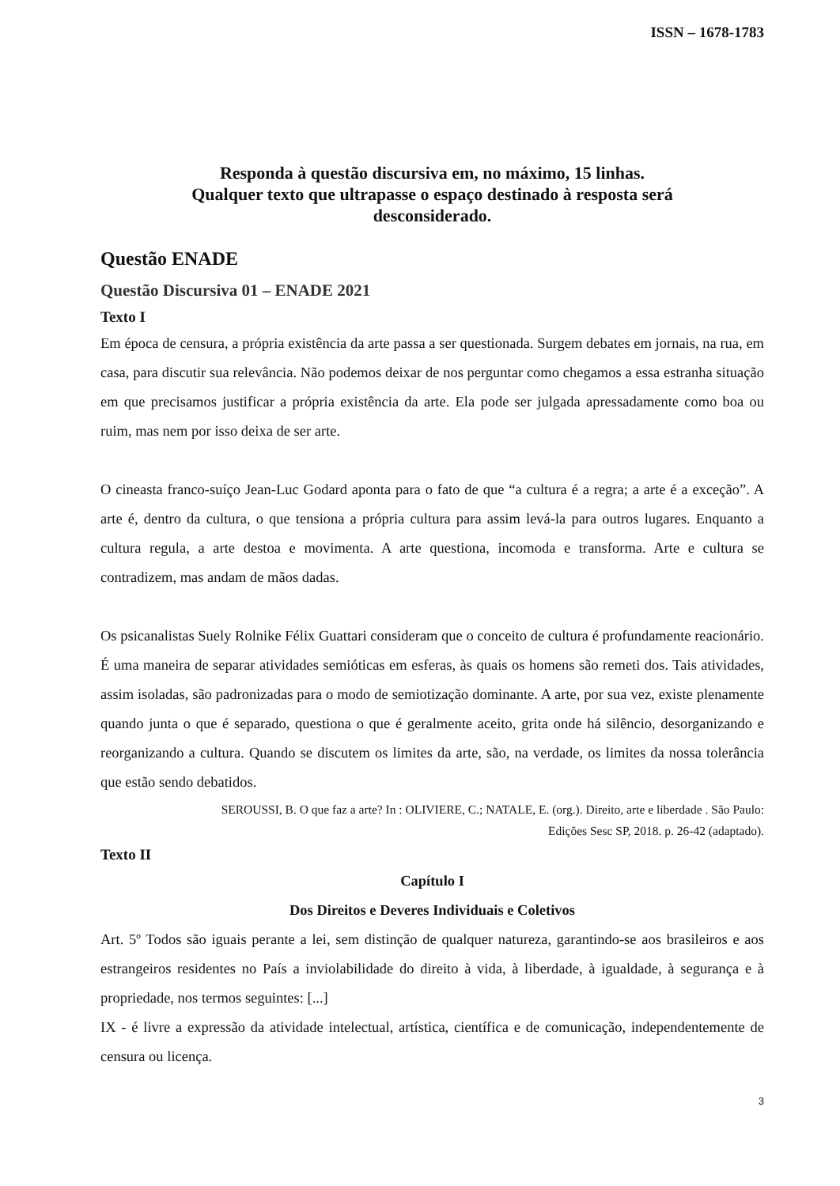ISSN – 1678-1783
Responda à questão discursiva em, no máximo, 15 linhas.
Qualquer texto que ultrapasse o espaço destinado à resposta será
desconsiderado.
Questão ENADE
Questão Discursiva 01 – ENADE 2021
Texto I
Em época de censura, a própria existência da arte passa a ser questionada. Surgem debates em jornais, na rua, em casa, para discutir sua relevância. Não podemos deixar de nos perguntar como chegamos a essa estranha situação em que precisamos justificar a própria existência da arte. Ela pode ser julgada apressadamente como boa ou ruim, mas nem por isso deixa de ser arte.
O cineasta franco-suíço Jean-Luc Godard aponta para o fato de que “a cultura é a regra; a arte é a exceção”. A arte é, dentro da cultura, o que tensiona a própria cultura para assim levá-la para outros lugares. Enquanto a cultura regula, a arte destoa e movimenta. A arte questiona, incomoda e transforma. Arte e cultura se contradizem, mas andam de mãos dadas.
Os psicanalistas Suely Rolnike Félix Guattari consideram que o conceito de cultura é profundamente reacionário. É uma maneira de separar atividades semióticas em esferas, às quais os homens são remeti dos. Tais atividades, assim isoladas, são padronizadas para o modo de semiotização dominante. A arte, por sua vez, existe plenamente quando junta o que é separado, questiona o que é geralmente aceito, grita onde há silêncio, desorganizando e reorganizando a cultura. Quando se discutem os limites da arte, são, na verdade, os limites da nossa tolerância que estão sendo debatidos.
SEROUSSI, B. O que faz a arte? In : OLIVIERE, C.; NATALE, E. (org.). Direito, arte e liberdade . São Paulo:
Edições Sesc SP, 2018. p. 26-42 (adaptado).
Texto II
Capítulo I
Dos Direitos e Deveres Individuais e Coletivos
Art. 5º Todos são iguais perante a lei, sem distinção de qualquer natureza, garantindo-se aos brasileiros e aos estrangeiros residentes no País a inviolabilidade do direito à vida, à liberdade, à igualdade, à segurança e à propriedade, nos termos seguintes: [...]
IX - é livre a expressão da atividade intelectual, artística, científica e de comunicação, independentemente de censura ou licença.
3